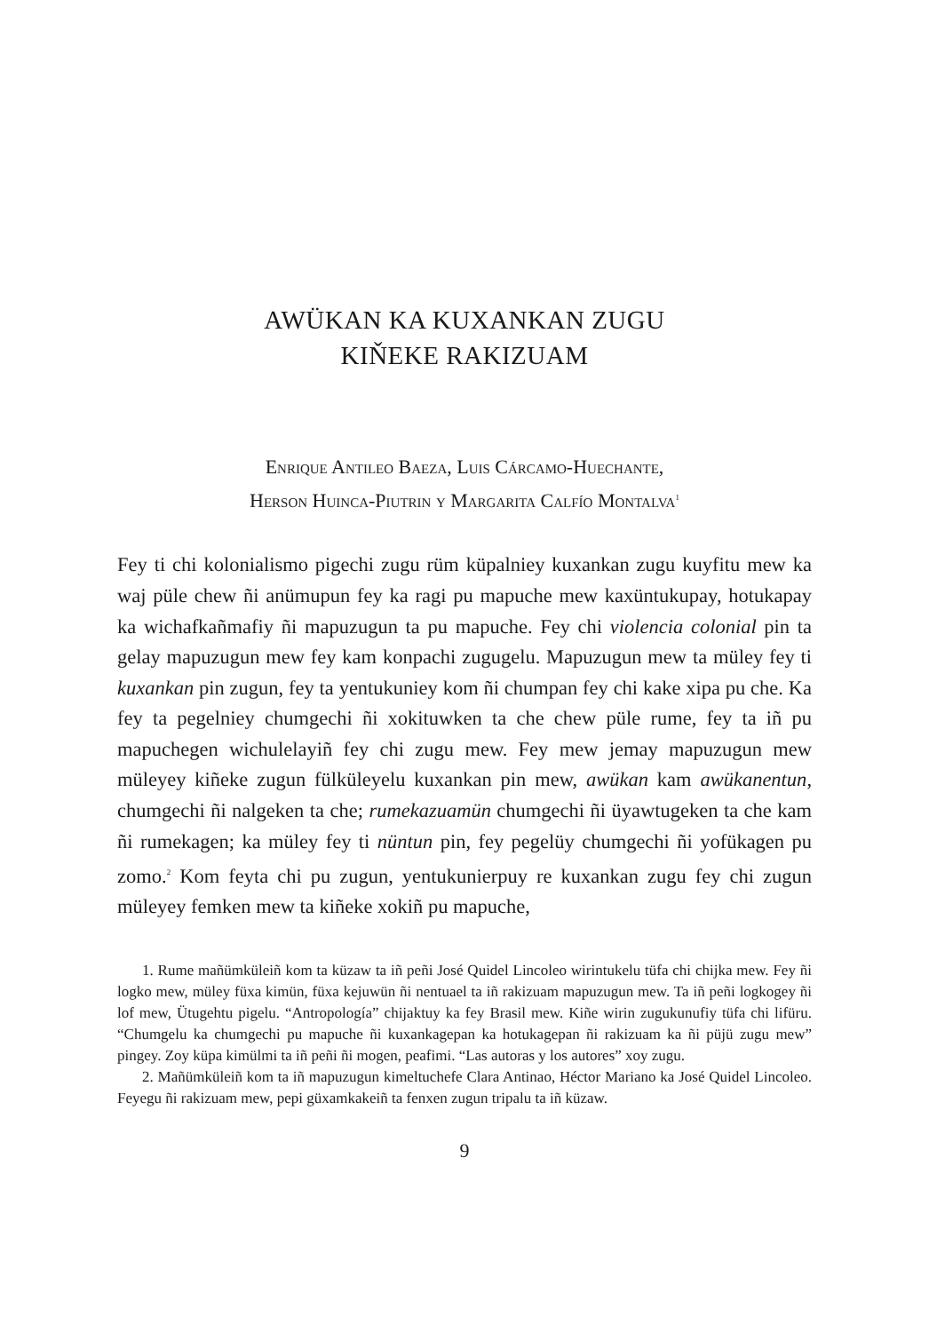AWÜKAN KA KUXANKAN ZUGU
KIŇEKE RAKIZUAM
Enrique Antileo Baeza, Luis Cárcamo-Huechante,
Herson Huinca-Piutrin y Margarita Calfío Montalva<sup>1</sup>
Fey ti chi kolonialismo pigechi zugu rüm küpalniey kuxankan zugu kuyfitu mew ka waj püle chew ñi anümupun fey ka ragi pu mapuche mew kaxüntukupay, hotukapay ka wichafkañmafiy ñi mapuzugun ta pu mapuche. Fey chi violencia colonial pin ta gelay mapuzugun mew fey kam konpachi zugugelu. Mapuzugun mew ta müley fey ti kuxankan pin zugun, fey ta yentukuniey kom ñi chumpan fey chi kake xipa pu che. Ka fey ta pegelniey chumgechi ñi xokituwken ta che chew püle rume, fey ta iñ pu mapuchegen wichulelayiñ fey chi zugu mew. Fey mew jemay mapuzugun mew müleyey kiñeke zugun fülküleyelu kuxankan pin mew, awükan kam awükanentun, chumgechi ñi nalgeken ta che; rumekazuamün chumgechi ñi üyawtugeken ta che kam ñi rumekagen; ka müley fey ti nüntun pin, fey pegelüy chumgechi ñi yofükagen pu zomo.<sup>2</sup> Kom feyta chi pu zugun, yentukunierpuy re kuxankan zugu fey chi zugun müleyey femken mew ta kiñeke xokiñ pu mapuche,
1. Rume mañümküleiñ kom ta küzaw ta iñ peñi José Quidel Lincoleo wirintukelu tüfa chi chijka mew. Fey ñi logko mew, müley füxa kimün, füxa kejuwün ñi nentuael ta iñ rakizuam mapuzugun mew. Ta iñ peñi logkogey ñi lof mew, Ütugehtu pigelu. “Antropología” chijaktuy ka fey Brasil mew. Kiñe wirin zugukunufiy tüfa chi lifüru. “Chumgelu ka chumgechi pu mapuche ñi kuxankagepan ka hotukagepan ñi rakizuam ka ñi püjü zugu mew” pingey. Zoy küpa kimülmi ta iñ peñi ñi mogen, peafimi. “Las autoras y los autores” xoy zugu.
2. Mañümküleiñ kom ta iñ mapuzugun kimeltuchefe Clara Antinao, Héctor Mariano ka José Quidel Lincoleo. Feyegu ñi rakizuam mew, pepi güxamkakeiñ ta fenxen zugun tripalu ta iñ küzaw.
9